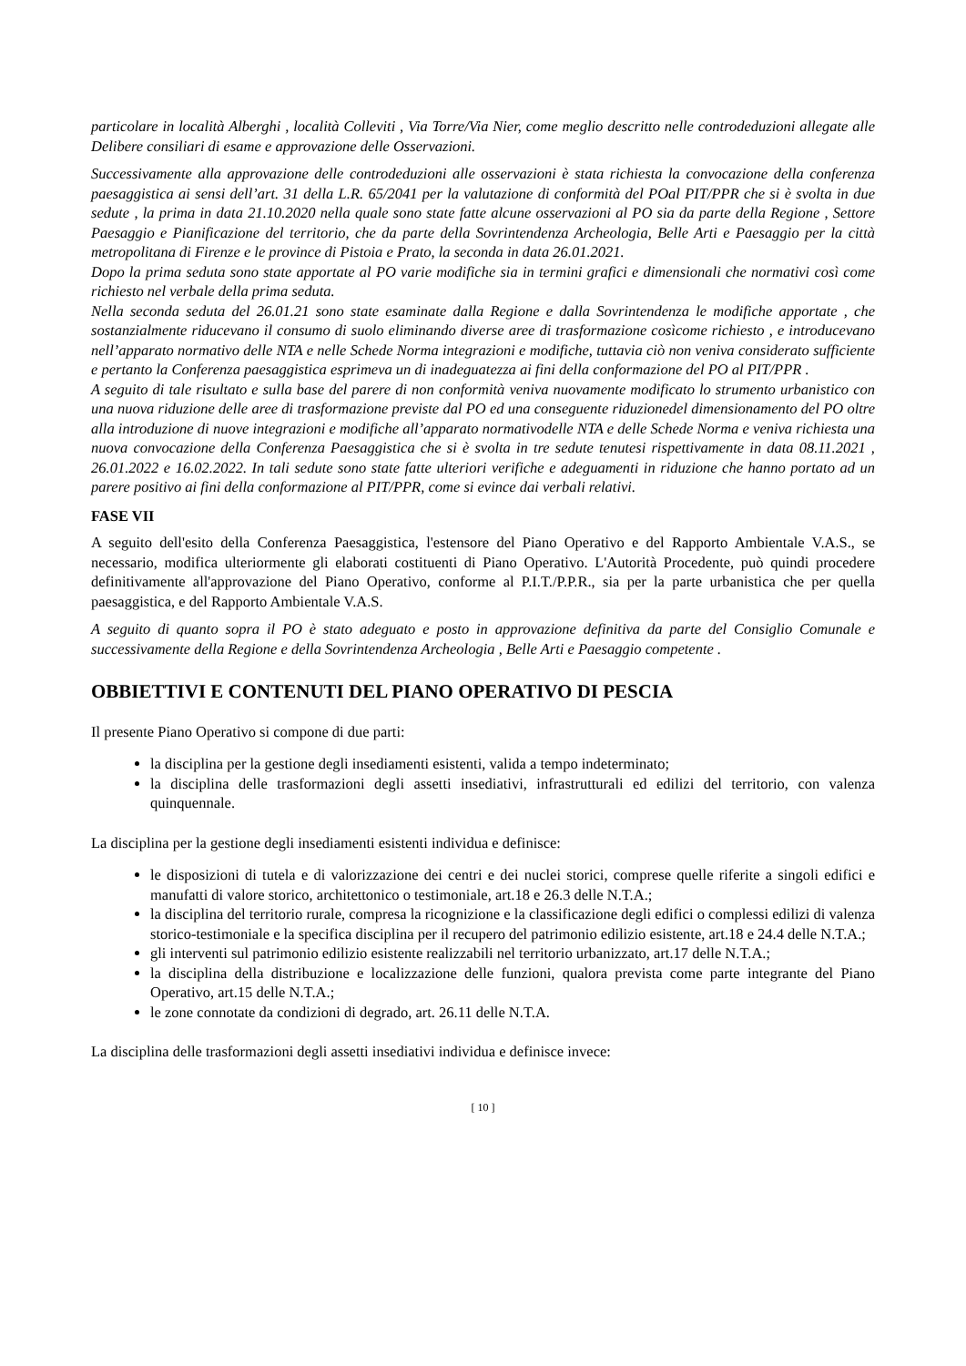particolare in località Alberghi , località Colleviti , Via Torre/Via Nier, come meglio descritto nelle controdeduzioni allegate alle Delibere consiliari di esame e approvazione delle Osservazioni.
Successivamente alla approvazione delle controdeduzioni alle osservazioni è stata richiesta la convocazione della conferenza paesaggistica ai sensi dell’art. 31 della L.R. 65/2041 per la valutazione di conformità del POal PIT/PPR che si è svolta in due sedute , la prima in data 21.10.2020 nella quale sono state fatte alcune osservazioni al PO sia da parte della Regione , Settore Paesaggio e Pianificazione del territorio, che da parte della Sovrintendenza Archeologia, Belle Arti e Paesaggio per la città metropolitana di Firenze e le province di Pistoia e Prato, la seconda in data 26.01.2021.
Dopo la prima seduta sono state apportate al PO varie modifiche sia in termini grafici e dimensionali che normativi così come richiesto nel verbale della prima seduta.
Nella seconda seduta del 26.01.21 sono state esaminate dalla Regione e dalla Sovrintendenza le modifiche apportate , che sostanzialmente riducevano il consumo di suolo eliminando diverse aree di trasformazione cosìcome richiesto , e introducevano nell’apparato normativo delle NTA e nelle Schede Norma integrazioni e modifiche, tuttavia ciò non veniva considerato sufficiente e pertanto la Conferenza paesaggistica esprimeva un di inadeguatezza ai fini della conformazione del PO al PIT/PPR .
A seguito di tale risultato e sulla base del parere di non conformità veniva nuovamente modificato lo strumento urbanistico con una nuova riduzione delle aree di trasformazione previste dal PO ed una conseguente riduzionedel dimensionamento del PO oltre alla introduzione di nuove integrazioni e modifiche all’apparato normativodelle NTA e delle Schede Norma e veniva richiesta una nuova convocazione della Conferenza Paesaggistica che si è svolta in tre sedute tenutesi rispettivamente in data 08.11.2021 , 26.01.2022 e 16.02.2022. In tali sedute sono state fatte ulteriori verifiche e adeguamenti in riduzione che hanno portato ad un parere positivo ai fini della conformazione al PIT/PPR, come si evince dai verbali relativi.
FASE VII
A seguito dell'esito della Conferenza Paesaggistica, l'estensore del Piano Operativo e del Rapporto Ambientale V.A.S., se necessario, modifica ulteriormente gli elaborati costituenti di Piano Operativo. L'Autorità Procedente, può quindi procedere definitivamente all'approvazione del Piano Operativo, conforme al P.I.T./P.P.R., sia per la parte urbanistica che per quella paesaggistica, e del Rapporto Ambientale V.A.S.
A seguito di quanto sopra il PO è stato adeguato e posto in approvazione definitiva da parte del Consiglio Comunale e successivamente della Regione e della Sovrintendenza Archeologia , Belle Arti e Paesaggio competente .
OBBIETTIVI E CONTENUTI DEL PIANO OPERATIVO DI PESCIA
Il presente Piano Operativo si compone di due parti:
la disciplina per la gestione degli insediamenti esistenti, valida a tempo indeterminato;
la disciplina delle trasformazioni degli assetti insediativi, infrastrutturali ed edilizi del territorio, con valenza quinquennale.
La disciplina per la gestione degli insediamenti esistenti individua e definisce:
le disposizioni di tutela e di valorizzazione dei centri e dei nuclei storici, comprese quelle riferite a singoli edifici e manufatti di valore storico, architettonico o testimoniale, art.18 e 26.3 delle N.T.A.;
la disciplina del territorio rurale, compresa la ricognizione e la classificazione degli edifici o complessi edilizi di valenza storico-testimoniale e la specifica disciplina per il recupero del patrimonio edilizio esistente, art.18 e 24.4 delle N.T.A.;
gli interventi sul patrimonio edilizio esistente realizzabili nel territorio urbanizzato, art.17 delle N.T.A.;
la disciplina della distribuzione e localizzazione delle funzioni, qualora prevista come parte integrante del Piano Operativo, art.15 delle N.T.A.;
le zone connotate da condizioni di degrado, art. 26.11 delle N.T.A.
La disciplina delle trasformazioni degli assetti insediativi individua e definisce invece:
[ 10 ]